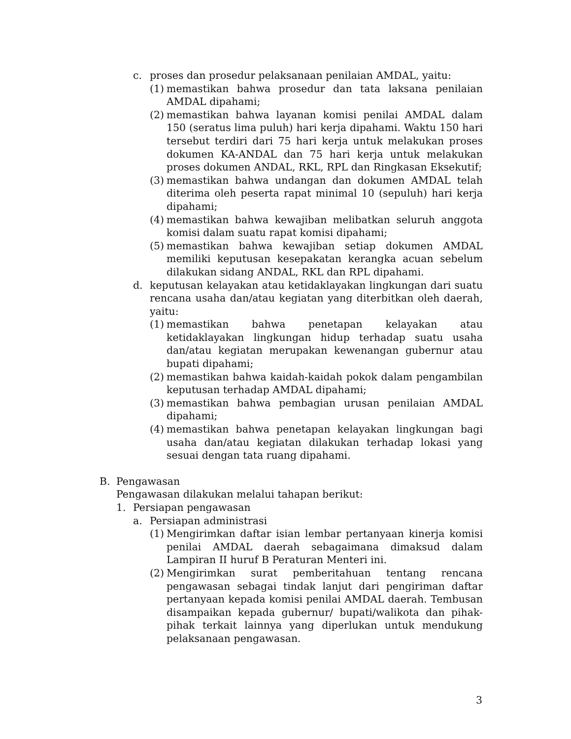c. proses dan prosedur pelaksanaan penilaian AMDAL, yaitu:
(1) memastikan bahwa prosedur dan tata laksana penilaian AMDAL dipahami;
(2) memastikan bahwa layanan komisi penilai AMDAL dalam 150 (seratus lima puluh) hari kerja dipahami. Waktu 150 hari tersebut terdiri dari 75 hari kerja untuk melakukan proses dokumen KA-ANDAL dan 75 hari kerja untuk melakukan proses dokumen ANDAL, RKL, RPL dan Ringkasan Eksekutif;
(3) memastikan bahwa undangan dan dokumen AMDAL telah diterima oleh peserta rapat minimal 10 (sepuluh) hari kerja dipahami;
(4) memastikan bahwa kewajiban melibatkan seluruh anggota komisi dalam suatu rapat komisi dipahami;
(5) memastikan bahwa kewajiban setiap dokumen AMDAL memiliki keputusan kesepakatan kerangka acuan sebelum dilakukan sidang ANDAL, RKL dan RPL dipahami.
d. keputusan kelayakan atau ketidaklayakan lingkungan dari suatu rencana usaha dan/atau kegiatan yang diterbitkan oleh daerah, yaitu:
(1) memastikan bahwa penetapan kelayakan atau ketidaklayakan lingkungan hidup terhadap suatu usaha dan/atau kegiatan merupakan kewenangan gubernur atau bupati dipahami;
(2) memastikan bahwa kaidah-kaidah pokok dalam pengambilan keputusan terhadap AMDAL dipahami;
(3) memastikan bahwa pembagian urusan penilaian AMDAL dipahami;
(4) memastikan bahwa penetapan kelayakan lingkungan bagi usaha dan/atau kegiatan dilakukan terhadap lokasi yang sesuai dengan tata ruang dipahami.
B. Pengawasan
Pengawasan dilakukan melalui tahapan berikut:
1. Persiapan pengawasan
a. Persiapan administrasi
(1) Mengirimkan daftar isian lembar pertanyaan kinerja komisi penilai AMDAL daerah sebagaimana dimaksud dalam Lampiran II huruf B Peraturan Menteri ini.
(2) Mengirimkan surat pemberitahuan tentang rencana pengawasan sebagai tindak lanjut dari pengiriman daftar pertanyaan kepada komisi penilai AMDAL daerah. Tembusan disampaikan kepada gubernur/ bupati/walikota dan pihak-pihak terkait lainnya yang diperlukan untuk mendukung pelaksanaan pengawasan.
3